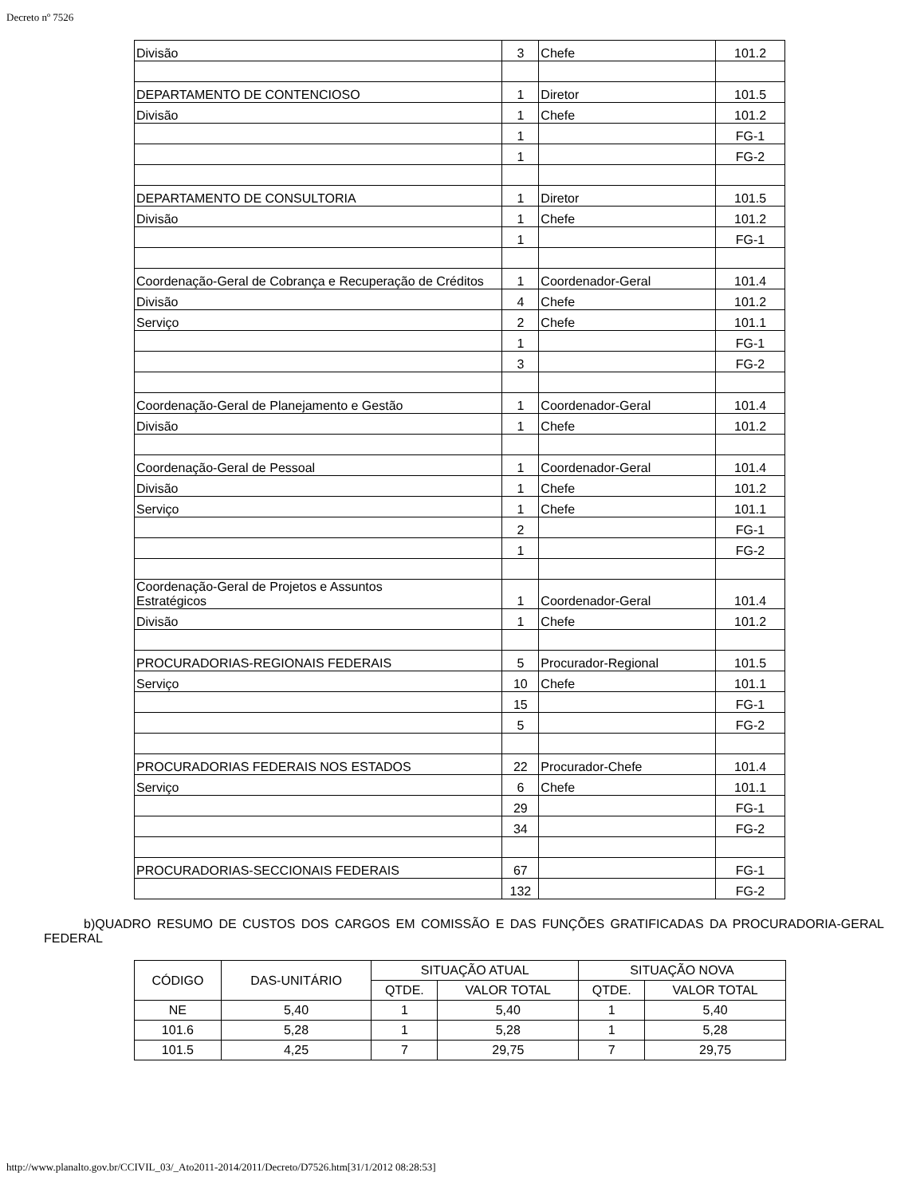Decreto nº 7526
| Divisão | 3 | Chefe | 101.2 |
| DEPARTAMENTO DE CONTENCIOSO | 1 | Diretor | 101.5 |
| Divisão | 1 | Chefe | 101.2 |
| | 1 | | FG-1 |
| | 1 | | FG-2 |
| DEPARTAMENTO DE CONSULTORIA | 1 | Diretor | 101.5 |
| Divisão | 1 | Chefe | 101.2 |
| | 1 | | FG-1 |
| Coordenação-Geral de Cobrança e Recuperação de Créditos | 1 | Coordenador-Geral | 101.4 |
| Divisão | 4 | Chefe | 101.2 |
| Serviço | 2 | Chefe | 101.1 |
| | 1 | | FG-1 |
| | 3 | | FG-2 |
| Coordenação-Geral de Planejamento e Gestão | 1 | Coordenador-Geral | 101.4 |
| Divisão | 1 | Chefe | 101.2 |
| Coordenação-Geral de Pessoal | 1 | Coordenador-Geral | 101.4 |
| Divisão | 1 | Chefe | 101.2 |
| Serviço | 1 | Chefe | 101.1 |
| | 2 | | FG-1 |
| | 1 | | FG-2 |
| Coordenação-Geral de Projetos e Assuntos Estratégicos | 1 | Coordenador-Geral | 101.4 |
| Divisão | 1 | Chefe | 101.2 |
| PROCURADORIAS-REGIONAIS FEDERAIS | 5 | Procurador-Regional | 101.5 |
| Serviço | 10 | Chefe | 101.1 |
| | 15 | | FG-1 |
| | 5 | | FG-2 |
| PROCURADORIAS FEDERAIS NOS ESTADOS | 22 | Procurador-Chefe | 101.4 |
| Serviço | 6 | Chefe | 101.1 |
| | 29 | | FG-1 |
| | 34 | | FG-2 |
| PROCURADORIAS-SECCIONAIS FEDERAIS | 67 | | FG-1 |
| | 132 | | FG-2 |
b)QUADRO RESUMO DE CUSTOS DOS CARGOS EM COMISSÃO E DAS FUNÇÕES GRATIFICADAS DA PROCURADORIA-GERAL FEDERAL
| CÓDIGO | DAS-UNITÁRIO | SITUAÇÃO ATUAL | | SITUAÇÃO NOVA | |
| --- | --- | --- | --- | --- | --- |
| | | QTDE. | VALOR TOTAL | QTDE. | VALOR TOTAL |
| NE | 5,40 | 1 | 5,40 | 1 | 5,40 |
| 101.6 | 5,28 | 1 | 5,28 | 1 | 5,28 |
| 101.5 | 4,25 | 7 | 29,75 | 7 | 29,75 |
http://www.planalto.gov.br/CCIVIL_03/_Ato2011-2014/2011/Decreto/D7526.htm[31/1/2012 08:28:53]